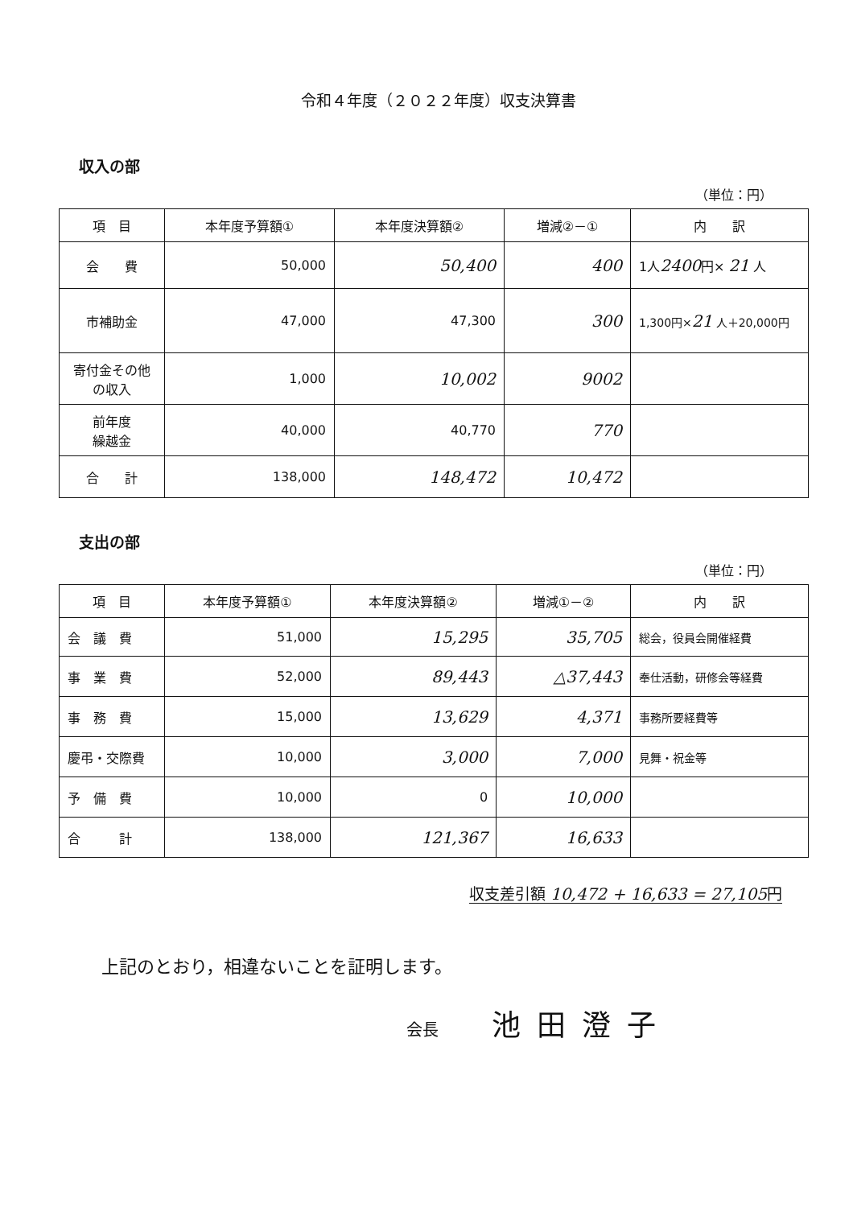令和４年度（２０２２年度）収支決算書
収入の部
（単位：円）
| 項 目 | 本年度予算額① | 本年度決算額② | 増減②－① | 内 訳 |
| --- | --- | --- | --- | --- |
| 会 費 | 50,000 | 50,400 | 400 | 1人 2400 円× 21 人 |
| 市補助金 | 47,000 | 47,300 | 300 | 1,300円× 21 人＋20,000円 |
| 寄付金その他 の収入 | 1,000 | 10,002 | 9002 | |
| 前年度 繰越金 | 40,000 | 40,770 | 770 | |
| 合 計 | 138,000 | 148,472 | 10,472 | |
支出の部
（単位：円）
| 項 目 | 本年度予算額① | 本年度決算額② | 増減①－② | 内 訳 |
| --- | --- | --- | --- | --- |
| 会 議 費 | 51,000 | 15,295 | 35,705 | 総会，役員会開催経費 |
| 事 業 費 | 52,000 | 89,443 | △37,443 | 奉仕活動，研修会等経費 |
| 事 務 費 | 15,000 | 13,629 | 4,371 | 事務所要経費等 |
| 慶弔・交際費 | 10,000 | 3,000 | 7,000 | 見舞・祝金等 |
| 予 備 費 | 10,000 | 0 | 10,000 | |
| 合 計 | 138,000 | 121,367 | 16,633 | |
収支差引額 10,472 + 16,633 = 27,105円
上記のとおり，相違ないことを証明します。
会長 池田澄子